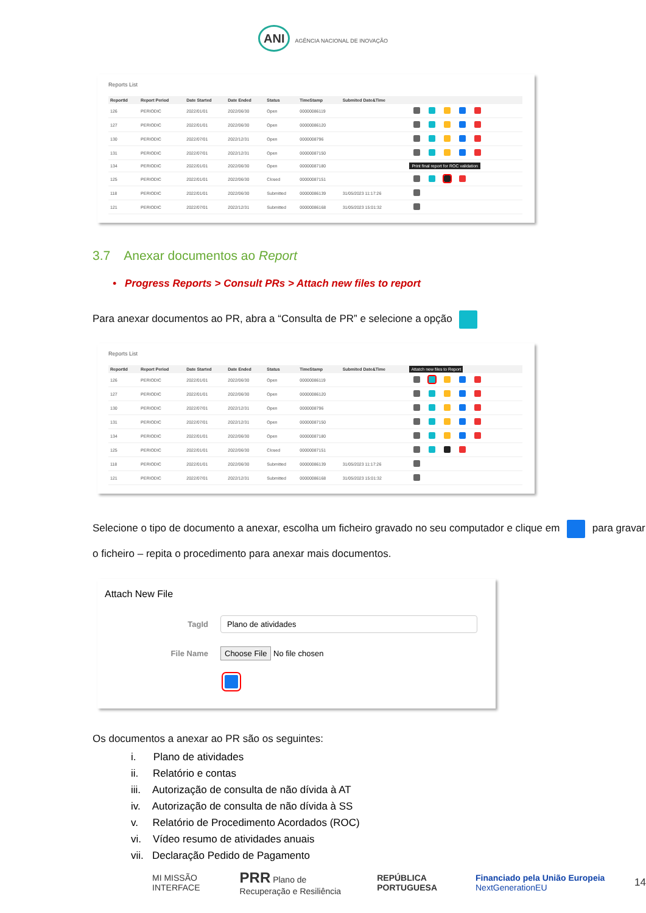ANI AGÊNCIA NACIONAL DE INOVAÇÃO
Reports List
| ReportId | Report Period | Date Started | Date Ended | Status | TimeStamp | Submited Date&Time | |
| --- | --- | --- | --- | --- | --- | --- | --- |
| 126 | PERIODIC | 2022/01/01 | 2022/06/30 | Open | 00000086119 | | |
| 127 | PERIODIC | 2022/01/01 | 2022/06/30 | Open | 00000086120 | | |
| 130 | PERIODIC | 2022/07/01 | 2022/12/31 | Open | 0000008796 | | |
| 131 | PERIODIC | 2022/07/01 | 2022/12/31 | Open | 00000087150 | | |
| 134 | PERIODIC | 2022/01/01 | 2022/06/30 | Open | 00000087180 | | Print final report for ROC validation |
| 125 | PERIODIC | 2022/01/01 | 2022/06/30 | Closed | 00000087151 | | |
| 118 | PERIODIC | 2022/01/01 | 2022/06/30 | Submitted | 00000086139 | 31/05/2023 11:17:26 | |
| 121 | PERIODIC | 2022/07/01 | 2022/12/31 | Submitted | 00000086168 | 31/05/2023 15:01:32 | |
3.7 Anexar documentos ao Report
• Progress Reports > Consult PRs > Attach new files to report
Para anexar documentos ao PR, abra a “Consulta de PR” e selecione a opção
Reports List
| ReportId | Report Period | Date Started | Date Ended | Status | TimeStamp | Submited Date&Time | Attatch new files to Report |
| --- | --- | --- | --- | --- | --- | --- | --- |
| 126 | PERIODIC | 2022/01/01 | 2022/06/30 | Open | 00000086119 | | |
| 127 | PERIODIC | 2022/01/01 | 2022/06/30 | Open | 00000086120 | | |
| 130 | PERIODIC | 2022/07/01 | 2022/12/31 | Open | 0000008796 | | |
| 131 | PERIODIC | 2022/07/01 | 2022/12/31 | Open | 00000087150 | | |
| 134 | PERIODIC | 2022/01/01 | 2022/06/30 | Open | 00000087180 | | |
| 125 | PERIODIC | 2022/01/01 | 2022/06/30 | Closed | 00000087151 | | |
| 118 | PERIODIC | 2022/01/01 | 2022/06/30 | Submitted | 00000086139 | 31/05/2023 11:17:26 | |
| 121 | PERIODIC | 2022/07/01 | 2022/12/31 | Submitted | 00000086168 | 31/05/2023 15:01:32 | |
Selecione o tipo de documento a anexar, escolha um ficheiro gravado no seu computador e clique em para gravar o ficheiro – repita o procedimento para anexar mais documentos.
Attach New File
TagId Plano de atividades
File Name Choose File No file chosen
Os documentos a anexar ao PR são os seguintes:
i. Plano de atividades
ii. Relatório e contas
iii. Autorização de consulta de não dívida à AT
iv. Autorização de consulta de não dívida à SS
v. Relatório de Procedimento Acordados (ROC)
vi. Vídeo resumo de atividades anuais
vii. Declaração Pedido de Pagamento
MI MISSÃO INTERFACE PRR Plano de Recuperação e Resiliência REPÚBLICA PORTUGUESA Financiado pela União Europeia NextGenerationEU 14